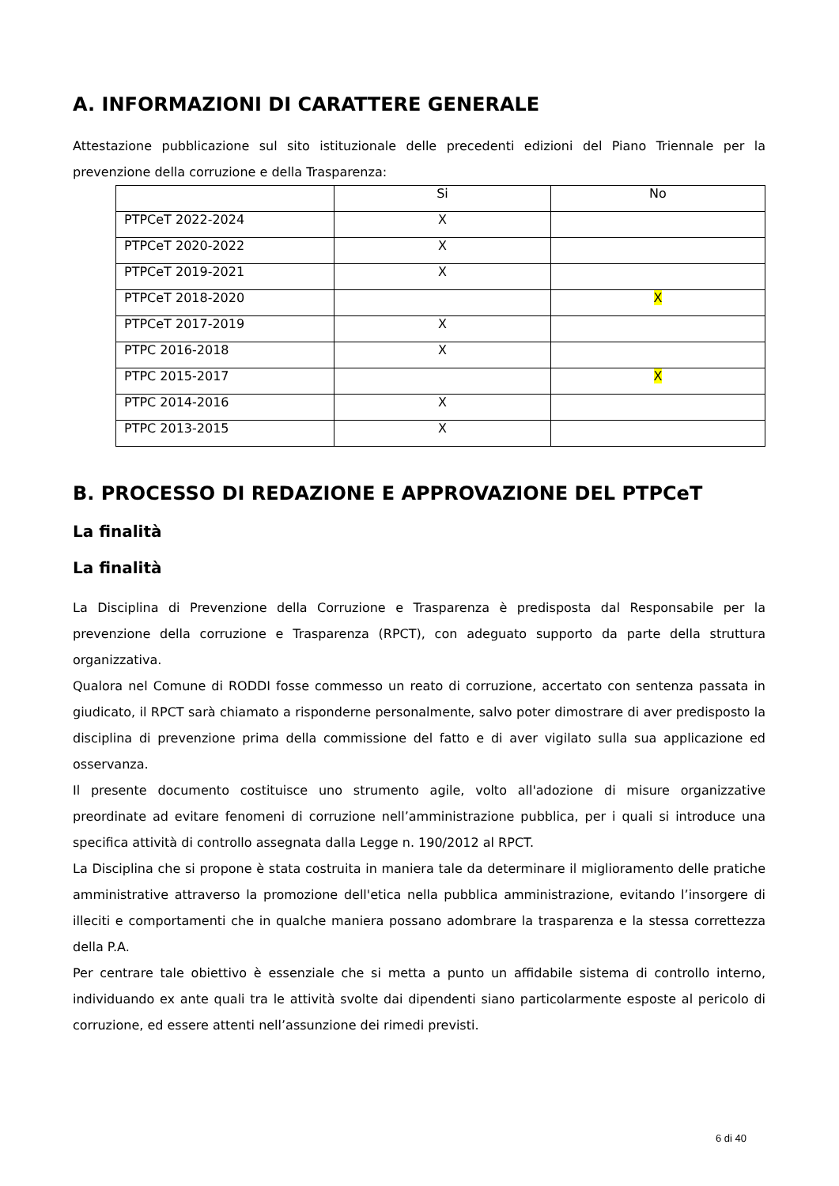A. INFORMAZIONI DI CARATTERE GENERALE
Attestazione pubblicazione sul sito istituzionale delle precedenti edizioni del Piano Triennale per la prevenzione della corruzione e della Trasparenza:
| | Si | No |
| PTPCeT 2022-2024 | X | |
| PTPCeT 2020-2022 | X | |
| PTPCeT 2019-2021 | X | |
| PTPCeT 2018-2020 | | X |
| PTPCeT 2017-2019 | X | |
| PTPC 2016-2018 | X | |
| PTPC 2015-2017 | | X |
| PTPC 2014-2016 | X | |
| PTPC 2013-2015 | X | |
B. PROCESSO DI REDAZIONE E APPROVAZIONE DEL PTPCeT
La finalità
La finalità
La Disciplina di Prevenzione della Corruzione e Trasparenza è predisposta dal Responsabile per la prevenzione della corruzione e Trasparenza (RPCT), con adeguato supporto da parte della struttura organizzativa.
Qualora nel Comune di RODDI fosse commesso un reato di corruzione, accertato con sentenza passata in giudicato, il RPCT sarà chiamato a risponderne personalmente, salvo poter dimostrare di aver predisposto la disciplina di prevenzione prima della commissione del fatto e di aver vigilato sulla sua applicazione ed osservanza.
Il presente documento costituisce uno strumento agile, volto all'adozione di misure organizzative preordinate ad evitare fenomeni di corruzione nell’amministrazione pubblica, per i quali si introduce una specifica attività di controllo assegnata dalla Legge n. 190/2012 al RPCT.
La Disciplina che si propone è stata costruita in maniera tale da determinare il miglioramento delle pratiche amministrative attraverso la promozione dell'etica nella pubblica amministrazione, evitando l’insorgere di illeciti e comportamenti che in qualche maniera possano adombrare la trasparenza e la stessa correttezza della P.A.
Per centrare tale obiettivo è essenziale che si metta a punto un affidabile sistema di controllo interno, individuando ex ante quali tra le attività svolte dai dipendenti siano particolarmente esposte al pericolo di corruzione, ed essere attenti nell’assunzione dei rimedi previsti.
6 di 40